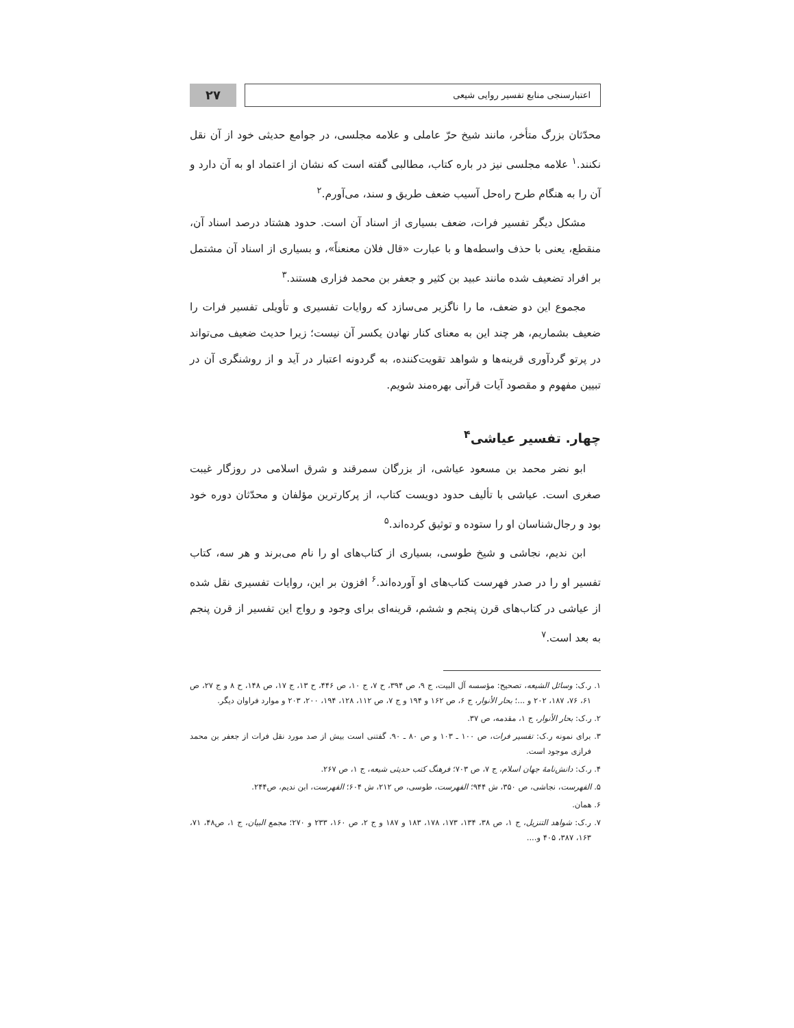اعتبارسنجی منابع تفسیر روایی شیعی
۲۷
محدّثان بزرگ متأخر، مانند شیخ حرّ عاملی و علامه مجلسی، در جوامع حدیثی خود از آن نقل نکنند.<sup>۱</sup> علامه مجلسی نیز در باره کتاب، مطالبی گفته است که نشان از اعتماد او به آن دارد و آن را به هنگام طرح راه‌حل آسیب ضعف طریق و سند، می‌آورم.<sup>۲</sup>
مشکل دیگر تفسیر فرات، ضعف بسیاری از اسناد آن است. حدود هشتاد درصد اسناد آن، منقطع، یعنی با حذف واسطه‌ها و با عبارت «قال فلان معنعناً»، و بسیاری از اسناد آن مشتمل بر افراد تضعیف شده مانند عبید بن کثیر و جعفر بن محمد فزاری هستند.<sup>۳</sup>
مجموع این دو ضعف، ما را ناگزیر می‌سازد که روایات تفسیری و تأویلی تفسیر فرات را ضعیف بشماریم، هر چند این به معنای کنار نهادن یکسر آن نیست؛ زیرا حدیث ضعیف می‌تواند در پرتو گردآوری قرینه‌ها و شواهد تقویت‌کننده، به گردونه اعتبار در آید و از روشنگری آن در تبیین مفهوم و مقصود آیات قرآنی بهره‌مند شویم.
چهار. تفسیر عیاشی<sup>۴</sup>
ابو نضر محمد بن مسعود عیاشی، از بزرگان سمرقند و شرق اسلامی در روزگار غیبت صغری است. عیاشی با تألیف حدود دویست کتاب، از پرکارترین مؤلفان و محدّثان دوره خود بود و رجال‌شناسان او را ستوده و توثیق کرده‌اند.<sup>۵</sup>
ابن ندیم، نجاشی و شیخ طوسی، بسیاری از کتاب‌های او را نام می‌برند و هر سه، کتاب تفسیر او را در صدر فهرست کتاب‌های او آورده‌اند.<sup>۶</sup> افزون بر این، روایات تفسیری نقل شده از عیاشی در کتاب‌های قرن پنجم و ششم، قرینه‌ای برای وجود و رواج این تفسیر از قرن پنجم به بعد است.<sup>۷</sup>
۱. ر.ک: وسائل الشیعه، تصحیح: مؤسسه آل البیت، ج ۹، ص ۳۹۴، ح ۷، ج ۱۰، ص ۴۴۶، ح ۱۳، ج ۱۷، ص ۱۴۸، ح ۸ و ج ۲۷، ص ۶۱، ۷۶، ۱۸۷، ۲۰۲ و ...؛ بحار الأنوار، ج ۶، ص ۱۶۲ و ۱۹۴ و ج ۷، ص ۱۱۲، ۱۲۸، ۱۹۴، ۲۰۰، ۲۰۳ و موارد فراوان دیگر.
۲. ر.ک: بحار الأنوار، ج ۱، مقدمه، ص ۳۷.
۳. برای نمونه ر.ک: تفسیر فرات، ص ۱۰۰ ـ ۱۰۳ و ص ۸۰ ـ ۹۰. گفتنی است بیش از صد مورد نقل فرات از جعفر بن محمد فرازی موجود است.
۴. ر.ک: دانش‌نامهٔ جهان اسلام، ج ۷، ص ۷۰۳؛ فرهنگ کتب حدیثی شیعه، ج ۱، ص ۲۶۷.
۵. الفهرست، نجاشی، ص ۳۵۰، ش ۹۴۴؛ الفهرست، طوسی، ص ۲۱۲، ش ۶۰۴؛ الفهرست، ابن ندیم، ص۲۴۴.
۶. همان.
۷. ر.ک: شواهد التنزیل، ج ۱، ص ۳۸، ۱۳۴، ۱۷۳، ۱۷۸، ۱۸۳ و ۱۸۷ و ج ۲، ص ۱۶۰، ۲۳۳ و ۲۷۰؛ مجمع البیان، ج ۱، ص۴۸، ۷۱، ۱۶۳، ۳۸۷، ۴۰۵ و....